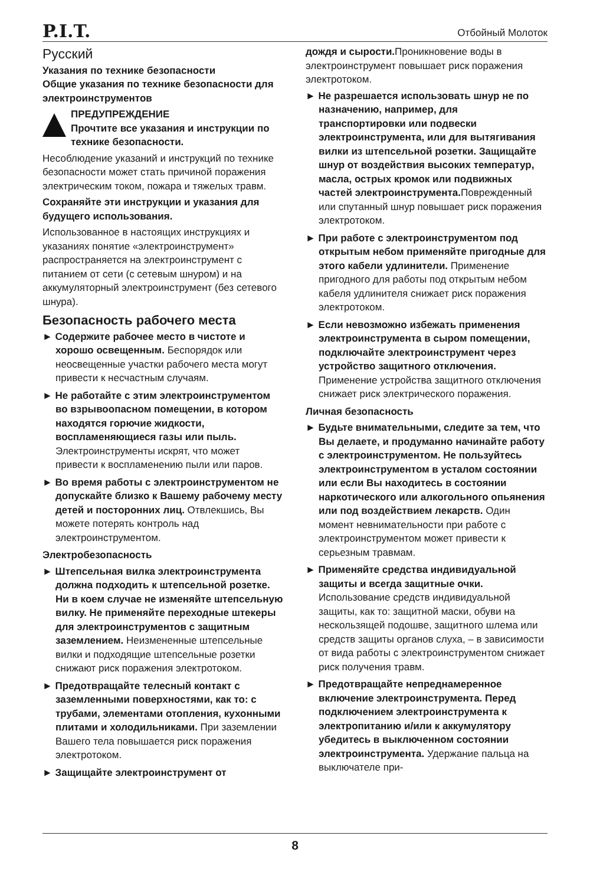P.I.T. Отбойный Молоток
Русский
Указания по технике безопасности
Общие указания по технике безопасности для электроинструментов
ПРЕДУПРЕЖДЕНИЕ
Прочтите все указания и инструкции по технике безопасности.
Несоблюдение указаний и инструкций по технике безопасности может стать причиной поражения электрическим током, пожара и тяжелых травм.
Сохраняйте эти инструкции и указания для будущего использования.
Использованное в настоящих инструкциях и указаниях понятие «электроинструмент» распространяется на электроинструмент с питанием от сети (с сетевым шнуром) и на аккумуляторный электроинструмент (без сетевого шнура).
Безопасность рабочего места
► Содержите рабочее место в чистоте и хорошо освещенным. Беспорядок или неосвещенные участки рабочего места могут привести к несчастным случаям.
► Не работайте с этим электроинструментом во взрывоопасном помещении, в котором находятся горючие жидкости, воспламеняющиеся газы или пыль. Электроинструменты искрят, что может привести к воспламенению пыли или паров.
► Во время работы с электроинструментом не допускайте близко к Вашему рабочему месту детей и посторонних лиц. Отвлекшись, Вы можете потерять контроль над электроинструментом.
Электробезопасность
► Штепсельная вилка электроинструмента должна подходить к штепсельной розетке. Ни в коем случае не изменяйте штепсельную вилку. Не применяйте переходные штекеры для электроинструментов с защитным заземлением. Неизмененные штепсельные вилки и подходящие штепсельные розетки снижают риск поражения электротоком.
► Предотвращайте телесный контакт с заземленными поверхностями, как то: с трубами, элементами отопления, кухонными плитами и холодильниками. При заземлении Вашего тела повышается риск поражения электротоком.
► Защищайте электроинструмент от
дождя и сырости. Проникновение воды в электроинструмент повышает риск поражения электротоком.
► Не разрешается использовать шнур не по назначению, например, для транспортировки или подвески электроинструмента, или для вытягивания вилки из штепсельной розетки. Защищайте шнур от воздействия высоких температур, масла, острых кромок или подвижных частей электроинструмента. Поврежденный или спутанный шнур повышает риск поражения электротоком.
► При работе с электроинструментом под открытым небом применяйте пригодные для этого кабели удлинители. Применение пригодного для работы под открытым небом кабеля удлинителя снижает риск поражения электротоком.
► Если невозможно избежать применения электроинструмента в сыром помещении, подключайте электроинструмент через устройство защитного отключения. Применение устройства защитного отключения снижает риск электрического поражения.
Личная безопасность
► Будьте внимательными, следите за тем, что Вы делаете, и продуманно начинайте работу с электроинструментом. Не пользуйтесь электроинструментом в усталом состоянии или если Вы находитесь в состоянии наркотического или алкогольного опьянения или под воздействием лекарств. Один момент невнимательности при работе с электроинструментом может привести к серьезным травмам.
► Применяйте средства индивидуальной защиты и всегда защитные очки. Использование средств индивидуальной защиты, как то: защитной маски, обуви на нескользящей подошве, защитного шлема или средств защиты органов слуха, – в зависимости от вида работы с электроинструментом снижает риск получения травм.
► Предотвращайте непреднамеренное включение электроинструмента. Перед подключением электроинструмента к электропитанию и/или к аккумулятору убедитесь в выключенном состоянии электроинструмента. Удержание пальца на выключателе при-
8